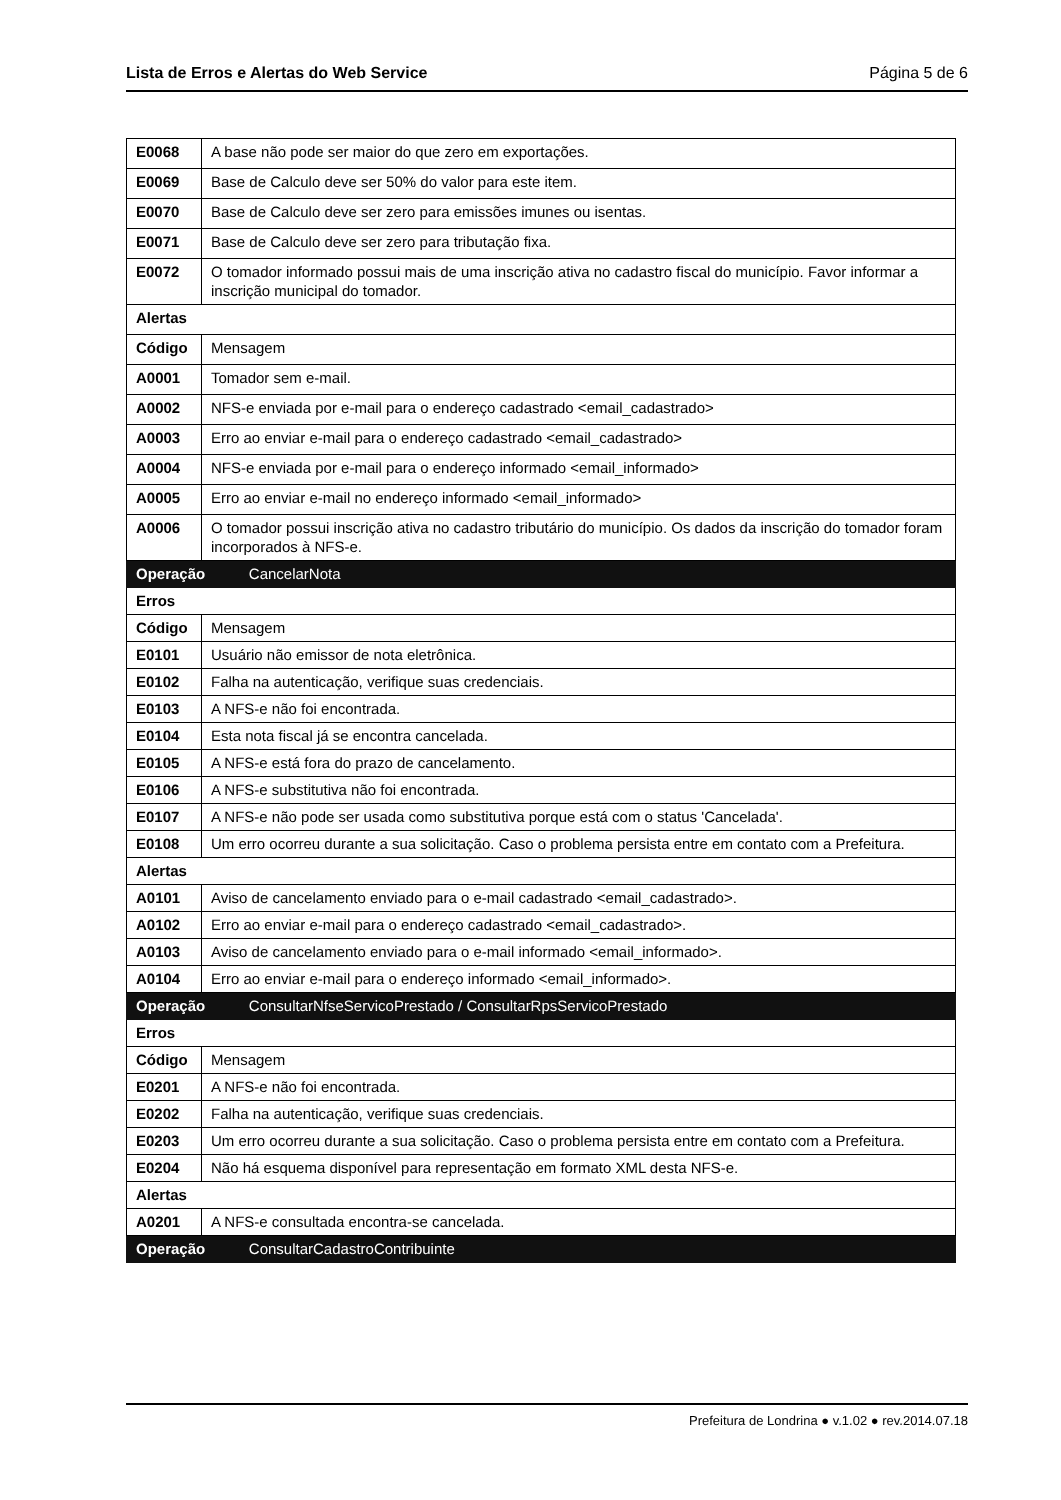Lista de Erros e Alertas do Web Service Página 5 de 6
| E0068 | A base não pode ser maior do que zero em exportações. | |
| E0069 | Base de Calculo deve ser 50% do valor para este item. | |
| E0070 | Base de Calculo deve ser zero para emissões imunes ou isentas. | |
| E0071 | Base de Calculo deve ser zero para tributação fixa. | |
| E0072 | O tomador informado possui mais de uma inscrição ativa no cadastro fiscal do município. Favor informar a inscrição municipal do tomador. | |
| Alertas | | |
| Código | Mensagem | |
| A0001 | Tomador sem e-mail. | |
| A0002 | NFS-e enviada por e-mail para o endereço cadastrado <email_cadastrado> | |
| A0003 | Erro ao enviar e-mail para o endereço cadastrado <email_cadastrado> | |
| A0004 | NFS-e enviada por e-mail para o endereço informado <email_informado> | |
| A0005 | Erro ao enviar e-mail no endereço informado <email_informado> | |
| A0006 | O tomador possui inscrição ativa no cadastro tributário do município. Os dados da inscrição do tomador foram incorporados à NFS-e. | |
| Operação | | CancelarNota |
| Erros | | |
| Código | Mensagem | |
| E0101 | Usuário não emissor de nota eletrônica. | |
| E0102 | Falha na autenticação, verifique suas credenciais. | |
| E0103 | A NFS-e não foi encontrada. | |
| E0104 | Esta nota fiscal já se encontra cancelada. | |
| E0105 | A NFS-e está fora do prazo de cancelamento. | |
| E0106 | A NFS-e substitutiva não foi encontrada. | |
| E0107 | A NFS-e não pode ser usada como substitutiva porque está com o status 'Cancelada'. | |
| E0108 | Um erro ocorreu durante a sua solicitação. Caso o problema persista entre em contato com a Prefeitura. | |
| Alertas | | |
| A0101 | Aviso de cancelamento enviado para o e-mail cadastrado <email_cadastrado>. | |
| A0102 | Erro ao enviar e-mail para o endereço cadastrado <email_cadastrado>. | |
| A0103 | Aviso de cancelamento enviado para o e-mail informado <email_informado>. | |
| A0104 | Erro ao enviar e-mail para o endereço informado <email_informado>. | |
| Operação | | ConsultarNfseServicoPrestado / ConsultarRpsServicoPrestado |
| Erros | | |
| Código | Mensagem | |
| E0201 | A NFS-e não foi encontrada. | |
| E0202 | Falha na autenticação, verifique suas credenciais. | |
| E0203 | Um erro ocorreu durante a sua solicitação. Caso o problema persista entre em contato com a Prefeitura. | |
| E0204 | Não há esquema disponível para representação em formato XML desta NFS-e. | |
| Alertas | | |
| A0201 | A NFS-e consultada encontra-se cancelada. | |
| Operação | | ConsultarCadastroContribuinte |
Prefeitura de Londrina ● v.1.02 ● rev.2014.07.18